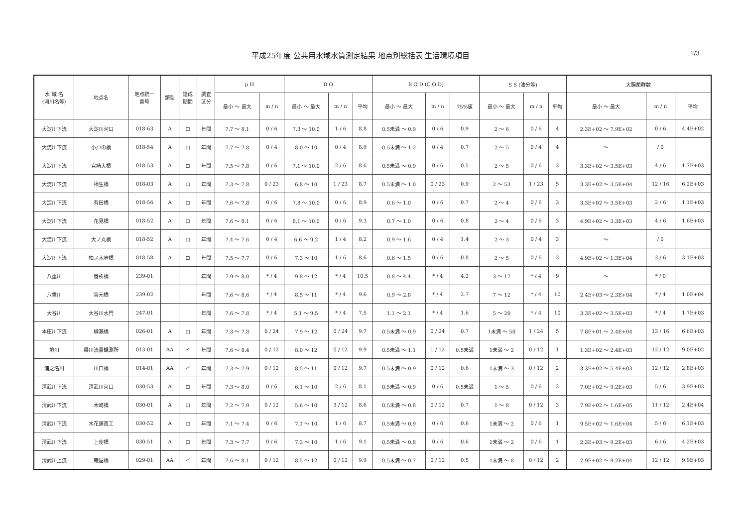平成25年度 公共用水域水質測定結果 地点別総括表 生活環境項目 1/3
| 水 域 名 (河川名等) | 地点名 | 地点統一 番号 | 類型 | 達成 期間 | 調査 区分 | p H | | D O | | | B O D (C O D) | | | S S (油分等) | | | 大腸菌群数 | | |
| --- | --- | --- | --- | --- | --- | --- | --- | --- | --- | --- | --- | --- | --- | --- | --- | --- | --- | --- | --- |
| | | | | | | 最小 ～ 最大 | m / n | 最小 ～ 最大 | m / n | 平均 | 最小 ～ 最大 | m / n | 75%値 | 最小 ～ 最大 | m / n | 平均 | 最小 ～ 最大 | m / n | 平均 |
| 大淀川下流 | 大淀川河口 | 018-63 | A | ロ | 年間 | 7.7 ～ 8.1 | 0 / 6 | 7.3 ～ 10.0 | 1 / 6 | 8.8 | 0.5未満 ～ 0.9 | 0 / 6 | 0.9 | 2 ～ 6 | 0 / 6 | 4 | 2.3E+02 ～ 7.9E+02 | 0 / 6 | 4.4E+02 |
| 大淀川下流 | 小戸の橋 | 018-54 | A | ロ | 年間 | 7.7 ～ 7.8 | 0 / 4 | 8.0 ～ 10 | 0 / 4 | 8.9 | 0.5未満 ～ 1.2 | 0 / 4 | 0.7 | 2 ～ 5 | 0 / 4 | 4 | ～ | / 0 | |
| 大淀川下流 | 宮崎大橋 | 018-53 | A | ロ | 年間 | 7.5 ～ 7.8 | 0 / 6 | 7.1 ～ 10.0 | 2 / 6 | 8.6 | 0.5未満 ～ 0.9 | 0 / 6 | 0.5 | 2 ～ 5 | 0 / 6 | 3 | 3.3E+02 ～ 3.5E+03 | 4 / 6 | 1.7E+03 |
| 大淀川下流 | 相生橋 | 018-03 | A | ロ | 年間 | 7.3 ～ 7.8 | 0 / 23 | 6.8 ～ 10 | 1 / 23 | 8.7 | 0.5未満 ～ 1.0 | 0 / 23 | 0.9 | 2 ～ 53 | 1 / 23 | 5 | 3.3E+02 ～ 3.5E+04 | 12 / 16 | 6.2E+03 |
| 大淀川下流 | 有田橋 | 018-56 | A | ロ | 年間 | 7.6 ～ 7.8 | 0 / 6 | 7.8 ～ 10.0 | 0 / 6 | 8.9 | 0.6 ～ 1.0 | 0 / 6 | 0.7 | 2 ～ 4 | 0 / 6 | 3 | 3.3E+02 ～ 3.5E+03 | 2 / 6 | 1.1E+03 |
| 大淀川下流 | 花見橋 | 018-52 | A | ロ | 年間 | 7.6 ～ 8.1 | 0 / 6 | 8.1 ～ 10.0 | 0 / 6 | 9.3 | 0.7 ～ 1.0 | 0 / 6 | 0.8 | 2 ～ 4 | 0 / 6 | 3 | 4.9E+02 ～ 3.3E+03 | 4 / 6 | 1.6E+03 |
| 大淀川下流 | 大ノ丸橋 | 018-52 | A | ロ | 年間 | 7.4 ～ 7.6 | 0 / 4 | 6.6 ～ 9.2 | 1 / 4 | 8.2 | 0.9 ～ 1.6 | 0 / 4 | 1.4 | 2 ～ 3 | 0 / 4 | 3 | ～ | / 0 | |
| 大淀川下流 | 柚ノ木崎橋 | 018-58 | A | ロ | 年間 | 7.5 ～ 7.7 | 0 / 6 | 7.3 ～ 10 | 1 / 6 | 8.6 | 0.6 ～ 1.5 | 0 / 6 | 0.8 | 2 ～ 5 | 0 / 6 | 3 | 4.9E+02 ～ 1.3E+04 | 3 / 6 | 3.1E+03 |
| 八重川 | 番所橋 | 239-01 | | | 年間 | 7.9 ～ 8.0 | * / 4 | 9.8 ～ 12 | * / 4 | 10.5 | 0.8 ～ 4.4 | * / 4 | 4.2 | 3 ～ 17 | * / 4 | 9 | ～ | * / 0 | |
| 八重川 | 宮元橋 | 239-02 | | | 年間 | 7.6 ～ 8.6 | * / 4 | 8.5 ～ 11 | * / 4 | 9.6 | 0.9 ～ 2.8 | * / 4 | 2.7 | 7 ～ 12 | * / 4 | 10 | 2.4E+03 ～ 2.3E+04 | * / 4 | 1.0E+04 |
| 大谷川 | 大谷川水門 | 247-01 | | | 年間 | 7.6 ～ 7.8 | * / 4 | 5.1 ～ 9.5 | * / 4 | 7.5 | 1.1 ～ 2.1 | * / 4 | 1.6 | 5 ～ 20 | * / 4 | 10 | 3.3E+02 ～ 3.5E+03 | * / 4 | 1.7E+03 |
| 本庄川下流 | 柳瀬橋 | 026-01 | A | ロ | 年間 | 7.3 ～ 7.8 | 0 / 24 | 7.9 ～ 12 | 0 / 24 | 9.7 | 0.5未満 ～ 0.9 | 0 / 24 | 0.7 | 1未満 ～ 50 | 1 / 24 | 5 | 7.8E+01 ～ 2.4E+04 | 13 / 16 | 6.6E+03 |
| 境川 | 梁川流量観測所 | 013-01 | AA | イ | 年間 | 7.6 ～ 8.4 | 0 / 12 | 8.0 ～ 12 | 0 / 12 | 9.9 | 0.5未満 ～ 1.1 | 1 / 12 | 0.5未満 | 1未満 ～ 2 | 0 / 12 | 1 | 1.3E+02 ～ 2.4E+03 | 12 / 12 | 9.0E+02 |
| 浦之名川 | 川口橋 | 014-01 | AA | イ | 年間 | 7.3 ～ 7.9 | 0 / 12 | 8.5 ～ 11 | 0 / 12 | 9.7 | 0.5未満 ～ 0.9 | 0 / 12 | 0.6 | 1未満 ～ 3 | 0 / 12 | 2 | 3.3E+02 ～ 5.4E+03 | 12 / 12 | 2.8E+03 |
| 清武川下流 | 清武川河口 | 030-53 | A | ロ | 年間 | 7.3 ～ 8.0 | 0 / 6 | 6.1 ～ 10 | 2 / 6 | 8.1 | 0.5未満 ～ 0.9 | 0 / 6 | 0.5未満 | 1 ～ 5 | 0 / 6 | 2 | 7.0E+02 ～ 9.2E+03 | 5 / 6 | 3.9E+03 |
| 清武川下流 | 木崎橋 | 030-01 | A | ロ | 年間 | 7.2 ～ 7.9 | 0 / 12 | 5.6 ～ 10 | 3 / 12 | 8.6 | 0.5未満 ～ 0.8 | 0 / 12 | 0.7 | 1 ～ 8 | 0 / 12 | 3 | 7.9E+02 ～ 1.6E+05 | 11 / 12 | 2.4E+04 |
| 清武川下流 | 木花頭首工 | 030-52 | A | ロ | 年間 | 7.1 ～ 7.4 | 0 / 6 | 7.1 ～ 10 | 1 / 6 | 8.7 | 0.5未満 ～ 0.9 | 0 / 6 | 0.6 | 1未満 ～ 2 | 0 / 6 | 1 | 9.5E+02 ～ 1.6E+04 | 5 / 6 | 6.1E+03 |
| 清武川下流 | 上使橋 | 030-51 | A | ロ | 年間 | 7.3 ～ 7.7 | 0 / 6 | 7.3 ～ 10 | 1 / 6 | 9.1 | 0.5未満 ～ 0.8 | 0 / 6 | 0.6 | 1未満 ～ 2 | 0 / 6 | 1 | 2.3E+03 ～ 9.2E+03 | 6 / 6 | 4.2E+03 |
| 清武川上流 | 庵屋橋 | 029-01 | AA | イ | 年間 | 7.6 ～ 8.1 | 0 / 12 | 8.5 ～ 12 | 0 / 12 | 9.9 | 0.5未満 ～ 0.7 | 0 / 12 | 0.5 | 1未満 ～ 8 | 0 / 12 | 2 | 7.9E+02 ～ 9.2E+04 | 12 / 12 | 9.9E+03 |